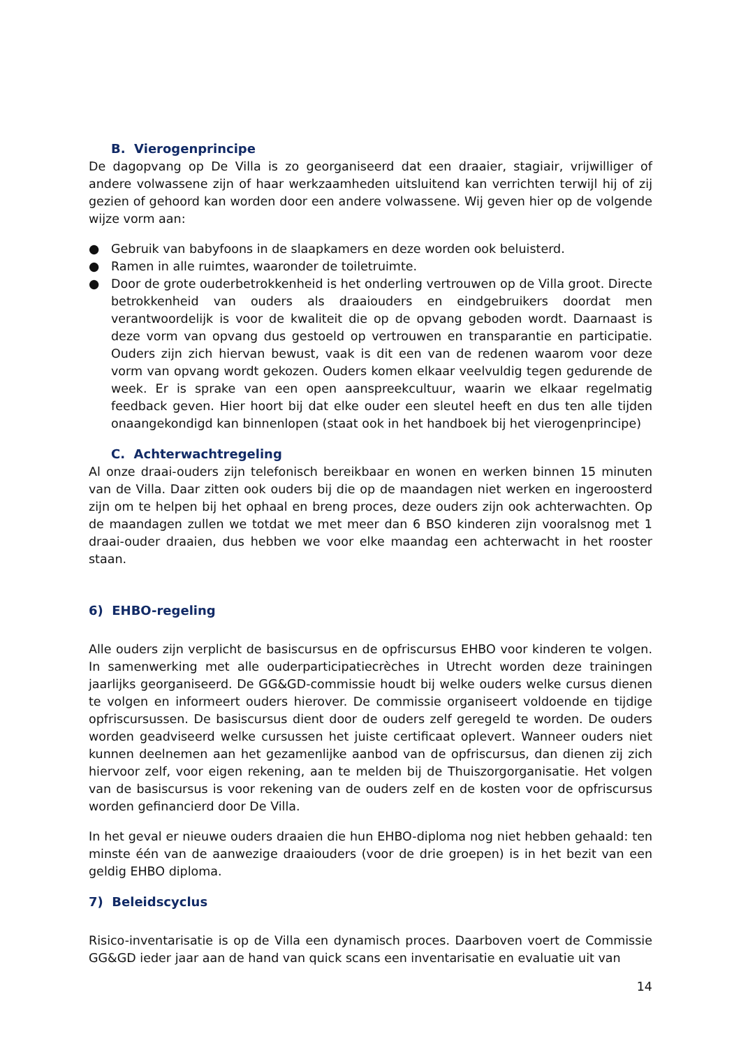B. Vierogenprincipe
De dagopvang op De Villa is zo georganiseerd dat een draaier, stagiair, vrijwilliger of andere volwassene zijn of haar werkzaamheden uitsluitend kan verrichten terwijl hij of zij gezien of gehoord kan worden door een andere volwassene. Wij geven hier op de volgende wijze vorm aan:
● Gebruik van babyfoons in de slaapkamers en deze worden ook beluisterd.
● Ramen in alle ruimtes, waaronder de toiletruimte.
● Door de grote ouderbetrokkenheid is het onderling vertrouwen op de Villa groot. Directe betrokkenheid van ouders als draaiouders en eindgebruikers doordat men verantwoordelijk is voor de kwaliteit die op de opvang geboden wordt. Daarnaast is deze vorm van opvang dus gestoeld op vertrouwen en transparantie en participatie. Ouders zijn zich hiervan bewust, vaak is dit een van de redenen waarom voor deze vorm van opvang wordt gekozen. Ouders komen elkaar veelvuldig tegen gedurende de week. Er is sprake van een open aanspreekcultuur, waarin we elkaar regelmatig feedback geven. Hier hoort bij dat elke ouder een sleutel heeft en dus ten alle tijden onaangekondigd kan binnenlopen (staat ook in het handboek bij het vierogenprincipe)
C. Achterwachtregeling
Al onze draai-ouders zijn telefonisch bereikbaar en wonen en werken binnen 15 minuten van de Villa. Daar zitten ook ouders bij die op de maandagen niet werken en ingeroosterd zijn om te helpen bij het ophaal en breng proces, deze ouders zijn ook achterwachten. Op de maandagen zullen we totdat we met meer dan 6 BSO kinderen zijn vooralsnog met 1 draai-ouder draaien, dus hebben we voor elke maandag een achterwacht in het rooster staan.
6) EHBO-regeling
Alle ouders zijn verplicht de basiscursus en de opfriscursus EHBO voor kinderen te volgen. In samenwerking met alle ouderparticipatiecrèches in Utrecht worden deze trainingen jaarlijks georganiseerd. De GG&GD-commissie houdt bij welke ouders welke cursus dienen te volgen en informeert ouders hierover. De commissie organiseert voldoende en tijdige opfriscursussen. De basiscursus dient door de ouders zelf geregeld te worden. De ouders worden geadviseerd welke cursussen het juiste certificaat oplevert. Wanneer ouders niet kunnen deelnemen aan het gezamenlijke aanbod van de opfriscursus, dan dienen zij zich hiervoor zelf, voor eigen rekening, aan te melden bij de Thuiszorgorganisatie. Het volgen van de basiscursus is voor rekening van de ouders zelf en de kosten voor de opfriscursus worden gefinancierd door De Villa.
In het geval er nieuwe ouders draaien die hun EHBO-diploma nog niet hebben gehaald: ten minste één van de aanwezige draaiouders (voor de drie groepen) is in het bezit van een geldig EHBO diploma.
7) Beleidscyclus
Risico-inventarisatie is op de Villa een dynamisch proces. Daarboven voert de Commissie GG&GD ieder jaar aan de hand van quick scans een inventarisatie en evaluatie uit van
14